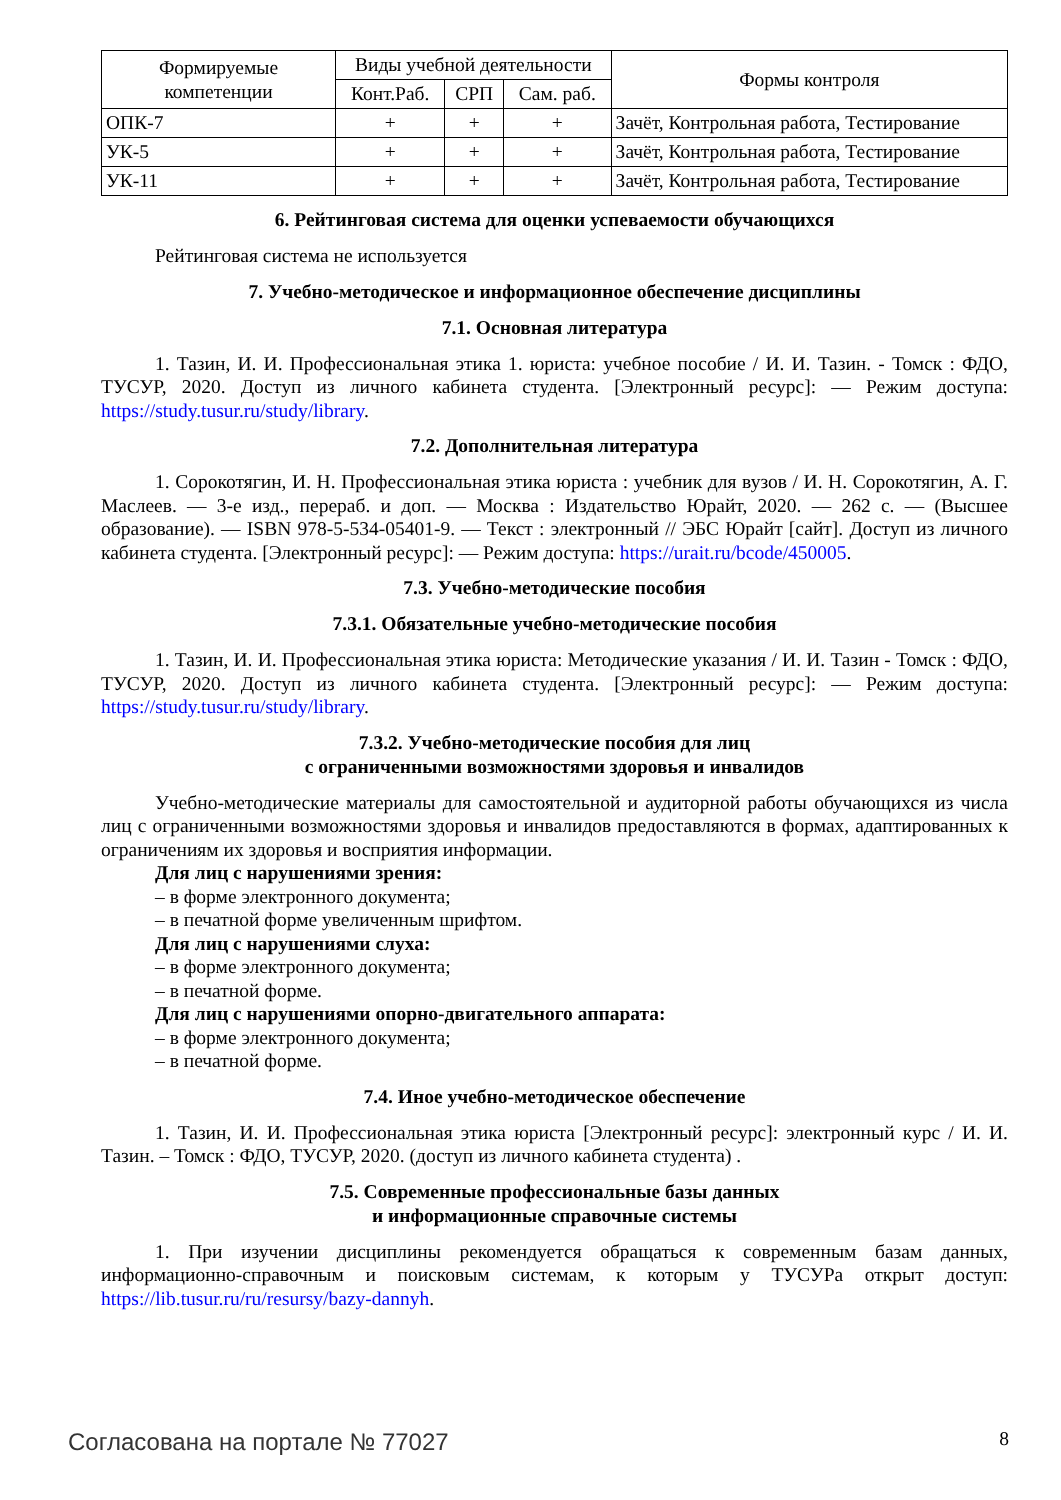| Формируемые компетенции | Виды учебной деятельности | | | Формы контроля |
| --- | --- | --- | --- | --- |
| | Конт.Раб. | СРП | Сам. раб. | |
| ОПК-7 | + | + | + | Зачёт, Контрольная работа, Тестирование |
| УК-5 | + | + | + | Зачёт, Контрольная работа, Тестирование |
| УК-11 | + | + | + | Зачёт, Контрольная работа, Тестирование |
6. Рейтинговая система для оценки успеваемости обучающихся
Рейтинговая система не используется
7. Учебно-методическое и информационное обеспечение дисциплины
7.1. Основная литература
1. Тазин, И. И. Профессиональная этика 1. юриста: учебное пособие / И. И. Тазин. - Томск : ФДО, ТУСУР, 2020. Доступ из личного кабинета студента. [Электронный ресурс]: — Режим доступа: https://study.tusur.ru/study/library.
7.2. Дополнительная литература
1. Сорокотягин, И. Н. Профессиональная этика юриста : учебник для вузов / И. Н. Сорокотягин, А. Г. Маслеев. — 3-е изд., перераб. и доп. — Москва : Издательство Юрайт, 2020. — 262 с. — (Высшее образование). — ISBN 978-5-534-05401-9. — Текст : электронный // ЭБС Юрайт [сайт]. Доступ из личного кабинета студента. [Электронный ресурс]: — Режим доступа: https://urait.ru/bcode/450005.
7.3. Учебно-методические пособия
7.3.1. Обязательные учебно-методические пособия
1. Тазин, И. И. Профессиональная этика юриста: Методические указания / И. И. Тазин - Томск : ФДО, ТУСУР, 2020. Доступ из личного кабинета студента. [Электронный ресурс]: — Режим доступа: https://study.tusur.ru/study/library.
7.3.2. Учебно-методические пособия для лиц
с ограниченными возможностями здоровья и инвалидов
Учебно-методические материалы для самостоятельной и аудиторной работы обучающихся из числа лиц с ограниченными возможностями здоровья и инвалидов предоставляются в формах, адаптированных к ограничениям их здоровья и восприятия информации.
Для лиц с нарушениями зрения:
– в форме электронного документа;
– в печатной форме увеличенным шрифтом.
Для лиц с нарушениями слуха:
– в форме электронного документа;
– в печатной форме.
Для лиц с нарушениями опорно-двигательного аппарата:
– в форме электронного документа;
– в печатной форме.
7.4. Иное учебно-методическое обеспечение
1. Тазин, И. И. Профессиональная этика юриста [Электронный ресурс]: электронный курс / И. И. Тазин. – Томск : ФДО, ТУСУР, 2020. (доступ из личного кабинета студента) .
7.5. Современные профессиональные базы данных
и информационные справочные системы
1. При изучении дисциплины рекомендуется обращаться к современным базам данных, информационно-справочным и поисковым системам, к которым у ТУСУРа открыт доступ: https://lib.tusur.ru/ru/resursy/bazy-dannyh.
Согласована на портале № 77027 8